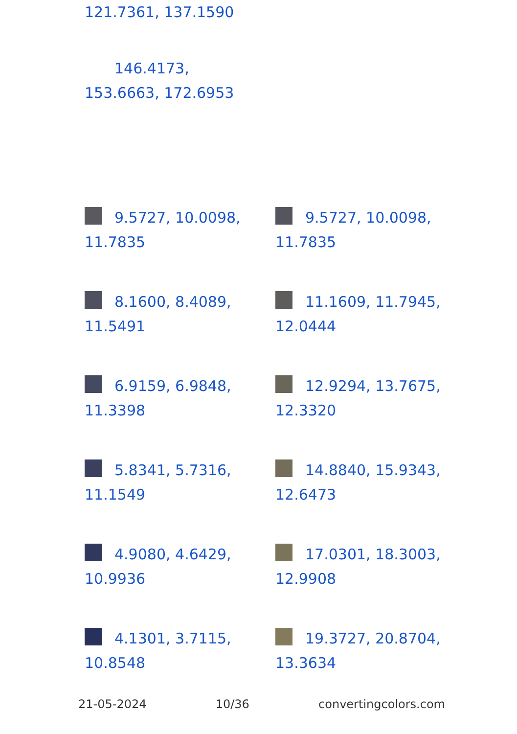121.7361, 137.1590
146.4173,
153.6663, 172.6953
9.5727, 10.0098, 11.7835
9.5727, 10.0098, 11.7835
8.1600, 8.4089, 11.5491
11.1609, 11.7945, 12.0444
6.9159, 6.9848, 11.3398
12.9294, 13.7675, 12.3320
5.8341, 5.7316, 11.1549
14.8840, 15.9343, 12.6473
4.9080, 4.6429, 10.9936
17.0301, 18.3003, 12.9908
4.1301, 3.7115, 10.8548
19.3727, 20.8704, 13.3634
21-05-2024 10/36 convertingcolors.com